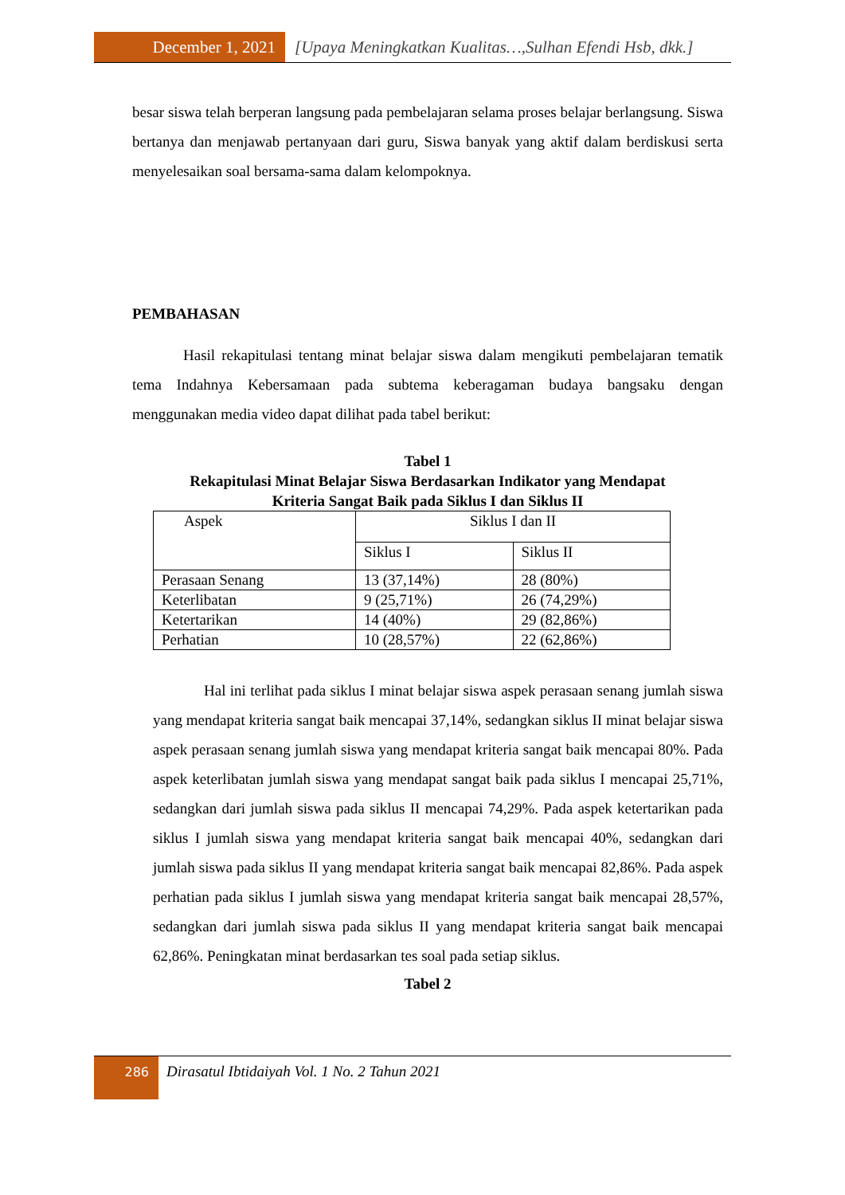December 1, 2021 [Upaya Meningkatkan Kualitas…,Sulhan Efendi Hsb, dkk.]
besar siswa telah berperan langsung pada pembelajaran selama proses belajar berlangsung. Siswa bertanya dan menjawab pertanyaan dari guru, Siswa banyak yang aktif dalam berdiskusi serta menyelesaikan soal bersama-sama dalam kelompoknya.
PEMBAHASAN
Hasil rekapitulasi tentang minat belajar siswa dalam mengikuti pembelajaran tematik tema Indahnya Kebersamaan pada subtema keberagaman budaya bangsaku dengan menggunakan media video dapat dilihat pada tabel berikut:
Tabel 1
Rekapitulasi Minat Belajar Siswa Berdasarkan Indikator yang Mendapat
Kriteria Sangat Baik pada Siklus I dan Siklus II
| Aspek | Siklus I dan II | |
| | Siklus I | Siklus II |
| Perasaan Senang | 13 (37,14%) | 28 (80%) |
| Keterlibatan | 9 (25,71%) | 26 (74,29%) |
| Ketertarikan | 14 (40%) | 29 (82,86%) |
| Perhatian | 10 (28,57%) | 22 (62,86%) |
Hal ini terlihat pada siklus I minat belajar siswa aspek perasaan senang jumlah siswa yang mendapat kriteria sangat baik mencapai 37,14%, sedangkan siklus II minat belajar siswa aspek perasaan senang jumlah siswa yang mendapat kriteria sangat baik mencapai 80%. Pada aspek keterlibatan jumlah siswa yang mendapat sangat baik pada siklus I mencapai 25,71%, sedangkan dari jumlah siswa pada siklus II mencapai 74,29%. Pada aspek ketertarikan pada siklus I jumlah siswa yang mendapat kriteria sangat baik mencapai 40%, sedangkan dari jumlah siswa pada siklus II yang mendapat kriteria sangat baik mencapai 82,86%. Pada aspek perhatian pada siklus I jumlah siswa yang mendapat kriteria sangat baik mencapai 28,57%, sedangkan dari jumlah siswa pada siklus II yang mendapat kriteria sangat baik mencapai 62,86%. Peningkatan minat berdasarkan tes soal pada setiap siklus.
Tabel 2
286
Dirasatul Ibtidaiyah Vol. 1 No. 2 Tahun 2021